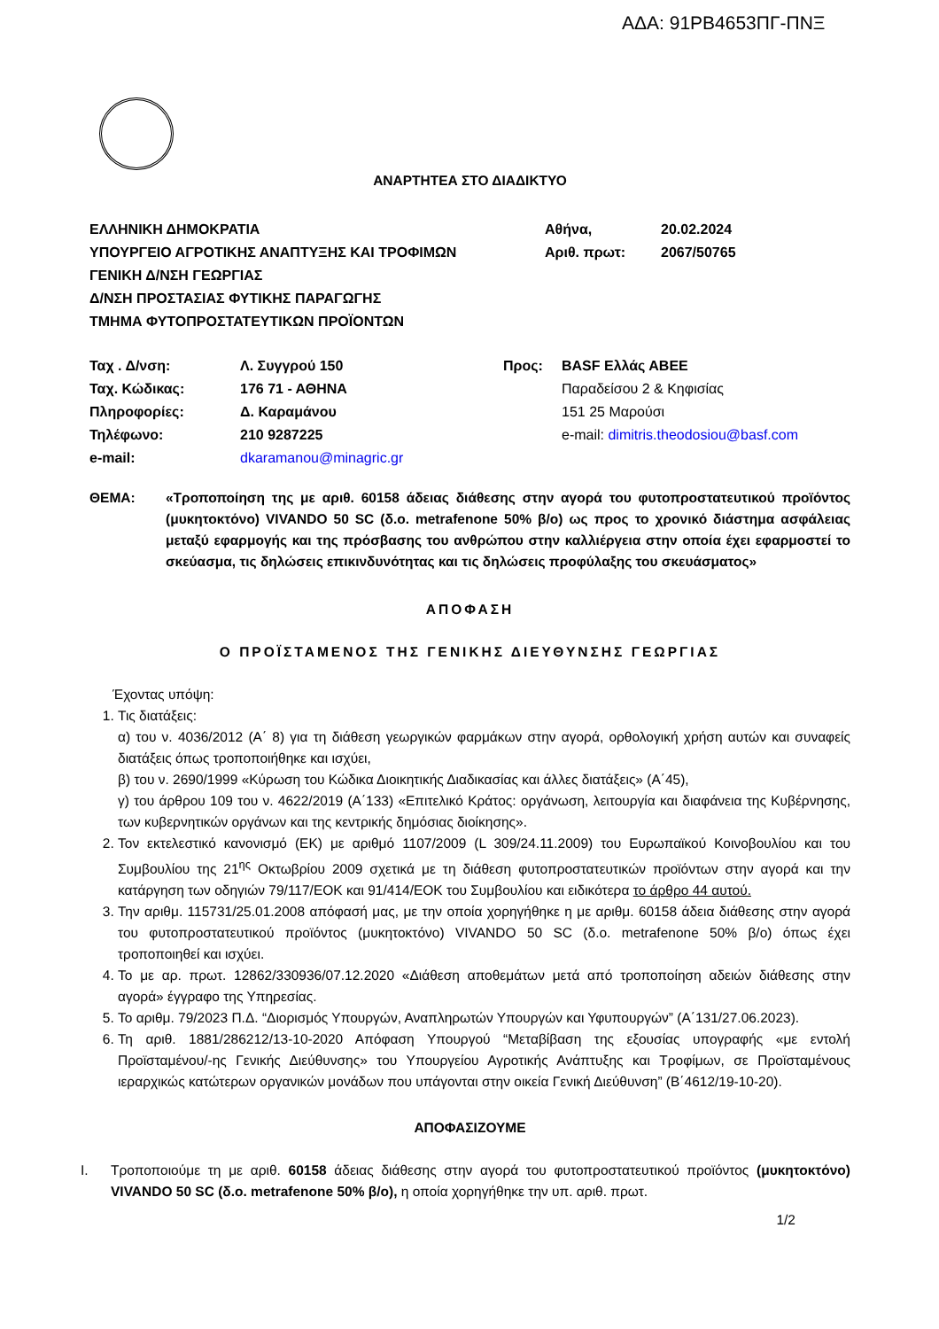ΑΔΑ: 91ΡΒ4653ΠΓ-ΠΝΞ
ΑΝΑΡΤΗΤΕΑ ΣΤΟ ΔΙΑΔΙΚΤΥΟ
| ΕΛΛΗΝΙΚΗ ΔΗΜΟΚΡΑΤΙΑ | Αθήνα, | 20.02.2024 |
| ΥΠΟΥΡΓΕΙΟ ΑΓΡΟΤΙΚΗΣ ΑΝΑΠΤΥΞΗΣ ΚΑΙ ΤΡΟΦΙΜΩΝ | Αριθ. πρωτ: | 2067/50765 |
| ΓΕΝΙΚΗ Δ/ΝΣΗ ΓΕΩΡΓΙΑΣ | | |
| Δ/ΝΣΗ ΠΡΟΣΤΑΣΙΑΣ ΦΥΤΙΚΗΣ ΠΑΡΑΓΩΓΗΣ | | |
| ΤΜΗΜΑ ΦΥΤΟΠΡΟΣΤΑΤΕΥΤΙΚΩΝ ΠΡΟΪΟΝΤΩΝ | | |
| Ταχ . Δ/νση: | Λ. Συγγρού 150 | Προς: | BASF Ελλάς ΑΒΕΕ |
| Ταχ. Κώδικας: | 176 71 - ΑΘΗΝΑ | | Παραδείσου 2 & Κηφισίας |
| Πληροφορίες: | Δ. Καραμάνου | | 151 25 Μαρούσι |
| Τηλέφωνο: | 210 9287225 | | e-mail: dimitris.theodosiou@basf.com |
| e-mail: | dkaramanou@minagric.gr | | |
ΘΕΜΑ: «Τροποποίηση της με αριθ. 60158 άδειας διάθεσης στην αγορά του φυτοπροστατευτικού προϊόντος (μυκητοκτόνο) VIVANDO 50 SC (δ.ο. metrafenone 50% β/ο) ως προς το χρονικό διάστημα ασφάλειας μεταξύ εφαρμογής και της πρόσβασης του ανθρώπου στην καλλιέργεια στην οποία έχει εφαρμοστεί το σκεύασμα, τις δηλώσεις επικινδυνότητας και τις δηλώσεις προφύλαξης του σκευάσματος»
ΑΠΟΦΑΣΗ
Ο ΠΡΟΪΣΤΑΜΕΝΟΣ ΤΗΣ ΓΕΝΙΚΗΣ ΔΙΕΥΘΥΝΣΗΣ ΓΕΩΡΓΙΑΣ
Έχοντας υπόψη:
1. Τις διατάξεις:
α) του ν. 4036/2012 (Α΄ 8) για τη διάθεση γεωργικών φαρμάκων στην αγορά, ορθολογική χρήση αυτών και συναφείς διατάξεις όπως τροποποιήθηκε και ισχύει,
β) του ν. 2690/1999 «Κύρωση του Κώδικα Διοικητικής Διαδικασίας και άλλες διατάξεις» (Α΄45),
γ) του άρθρου 109 του ν. 4622/2019 (Α΄133) «Επιτελικό Κράτος: οργάνωση, λειτουργία και διαφάνεια της Κυβέρνησης, των κυβερνητικών οργάνων και της κεντρικής δημόσιας διοίκησης».
2. Τον εκτελεστικό κανονισμό (ΕΚ) με αριθμό 1107/2009 (L 309/24.11.2009) του Ευρωπαϊκού Κοινοβουλίου και του Συμβουλίου της 21<sup>ης</sup> Οκτωβρίου 2009 σχετικά με τη διάθεση φυτοπροστατευτικών προϊόντων στην αγορά και την κατάργηση των οδηγιών 79/117/ΕΟΚ και 91/414/ΕΟΚ του Συμβουλίου και ειδικότερα το άρθρο 44 αυτού.
3. Την αριθμ. 115731/25.01.2008 απόφασή μας, με την οποία χορηγήθηκε η με αριθμ. 60158 άδεια διάθεσης στην αγορά του φυτοπροστατευτικού προϊόντος (μυκητοκτόνο) VIVANDO 50 SC (δ.ο. metrafenone 50% β/ο) όπως έχει τροποποιηθεί και ισχύει.
4. Το με αρ. πρωτ. 12862/330936/07.12.2020 «Διάθεση αποθεμάτων μετά από τροποποίηση αδειών διάθεσης στην αγορά» έγγραφο της Υπηρεσίας.
5. Το αριθμ. 79/2023 Π.Δ. “Διορισμός Υπουργών, Αναπληρωτών Υπουργών και Υφυπουργών” (Α΄131/27.06.2023).
6. Τη αριθ. 1881/286212/13-10-2020 Απόφαση Υπουργού “Μεταβίβαση της εξουσίας υπογραφής «με εντολή Προϊσταμένου/-ης Γενικής Διεύθυνσης» του Υπουργείου Αγροτικής Ανάπτυξης και Τροφίμων, σε Προϊσταμένους ιεραρχικώς κατώτερων οργανικών μονάδων που υπάγονται στην οικεία Γενική Διεύθυνση” (Β΄4612/19-10-20).
ΑΠΟΦΑΣΙΖΟΥΜΕ
I. Τροποποιούμε τη με αριθ. 60158 άδειας διάθεσης στην αγορά του φυτοπροστατευτικού προϊόντος (μυκητοκτόνο) VIVANDO 50 SC (δ.ο. metrafenone 50% β/ο), η οποία χορηγήθηκε την υπ. αριθ. πρωτ.
1/2